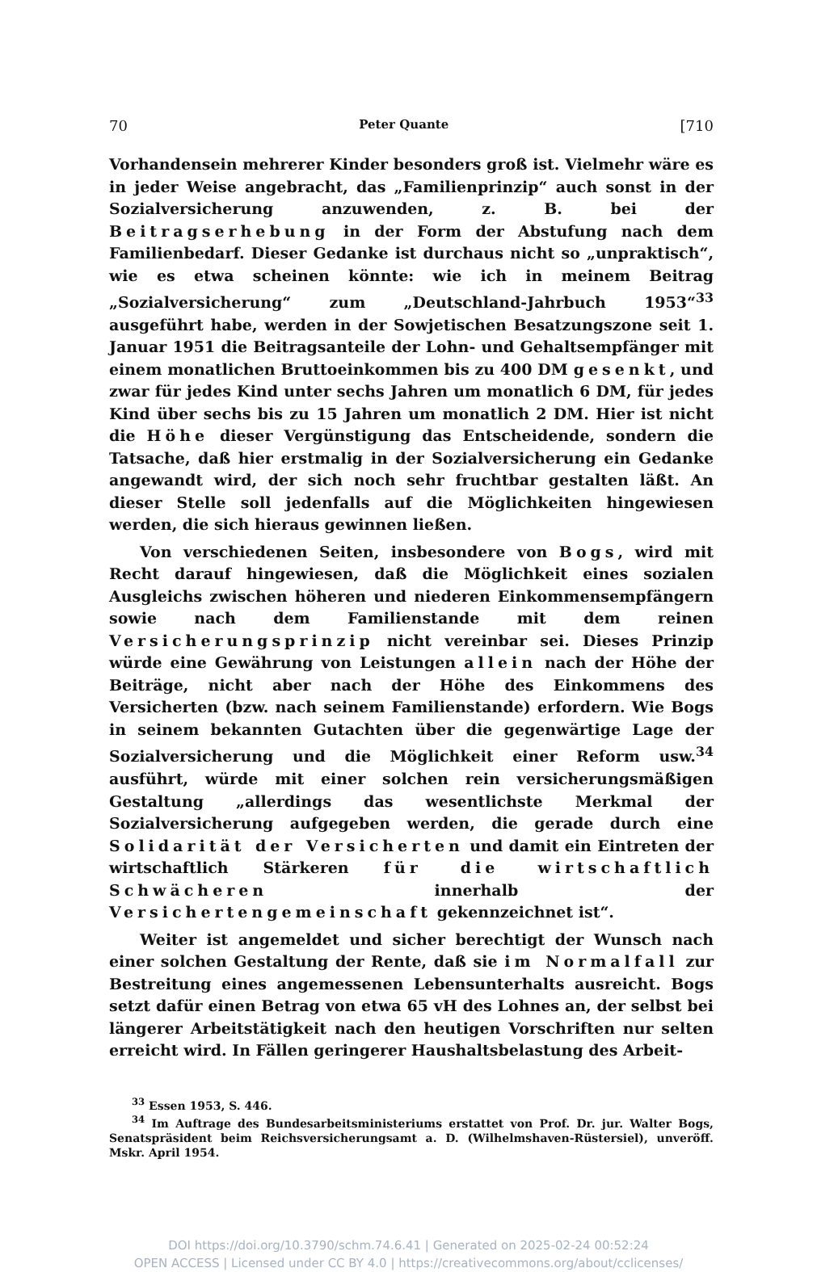70 Peter Quante [710
Vorhandensein mehrerer Kinder besonders groß ist. Vielmehr wäre es in jeder Weise angebracht, das „Familienprinzip“ auch sonst in der Sozialversicherung anzuwenden, z. B. bei der Beitragserhebung in der Form der Abstufung nach dem Familienbedarf. Dieser Gedanke ist durchaus nicht so „unpraktisch“, wie es etwa scheinen könnte: wie ich in meinem Beitrag „Sozialversicherung“ zum „Deutschland-Jahrbuch 1953“<sup>33</sup> ausgeführt habe, werden in der Sowjetischen Besatzungszone seit 1. Januar 1951 die Beitragsanteile der Lohn- und Gehaltsempfänger mit einem monatlichen Bruttoeinkommen bis zu 400 DM gesenkt, und zwar für jedes Kind unter sechs Jahren um monatlich 6 DM, für jedes Kind über sechs bis zu 15 Jahren um monatlich 2 DM. Hier ist nicht die Höhe dieser Vergünstigung das Entscheidende, sondern die Tatsache, daß hier erstmalig in der Sozialversicherung ein Gedanke angewandt wird, der sich noch sehr fruchtbar gestalten läßt. An dieser Stelle soll jedenfalls auf die Möglichkeiten hingewiesen werden, die sich hieraus gewinnen ließen.
Von verschiedenen Seiten, insbesondere von Bogs, wird mit Recht darauf hingewiesen, daß die Möglichkeit eines sozialen Ausgleichs zwischen höheren und niederen Einkommensempfängern sowie nach dem Familienstande mit dem reinen Versicherungsprinzip nicht vereinbar sei. Dieses Prinzip würde eine Gewährung von Leistungen allein nach der Höhe der Beiträge, nicht aber nach der Höhe des Einkommens des Versicherten (bzw. nach seinem Familienstande) erfordern. Wie Bogs in seinem bekannten Gutachten über die gegenwärtige Lage der Sozialversicherung und die Möglichkeit einer Reform usw.<sup>34</sup> ausführt, würde mit einer solchen rein versicherungsmäßigen Gestaltung „allerdings das wesentlichste Merkmal der Sozialversicherung aufgegeben werden, die gerade durch eine Solidarität der Versicherten und damit ein Eintreten der wirtschaftlich Stärkeren für die wirtschaftlich Schwächeren innerhalb der Versichertengemeinschaft gekennzeichnet ist“.
Weiter ist angemeldet und sicher berechtigt der Wunsch nach einer solchen Gestaltung der Rente, daß sie im Normalfall zur Bestreitung eines angemessenen Lebensunterhalts ausreicht. Bogs setzt dafür einen Betrag von etwa 65 vH des Lohnes an, der selbst bei längerer Arbeitstätigkeit nach den heutigen Vorschriften nur selten erreicht wird. In Fällen geringerer Haushaltsbelastung des Arbeit-
<sup>33</sup> Essen 1953, S. 446.
<sup>34</sup> Im Auftrage des Bundesarbeitsministeriums erstattet von Prof. Dr. jur. Walter Bogs, Senatspräsident beim Reichsversicherungsamt a. D. (Wilhelmshaven-Rüstersiel), unveröff. Mskr. April 1954.
DOI https://doi.org/10.3790/schm.74.6.41 | Generated on 2025-02-24 00:52:24
OPEN ACCESS | Licensed under CC BY 4.0 | https://creativecommons.org/about/cclicenses/